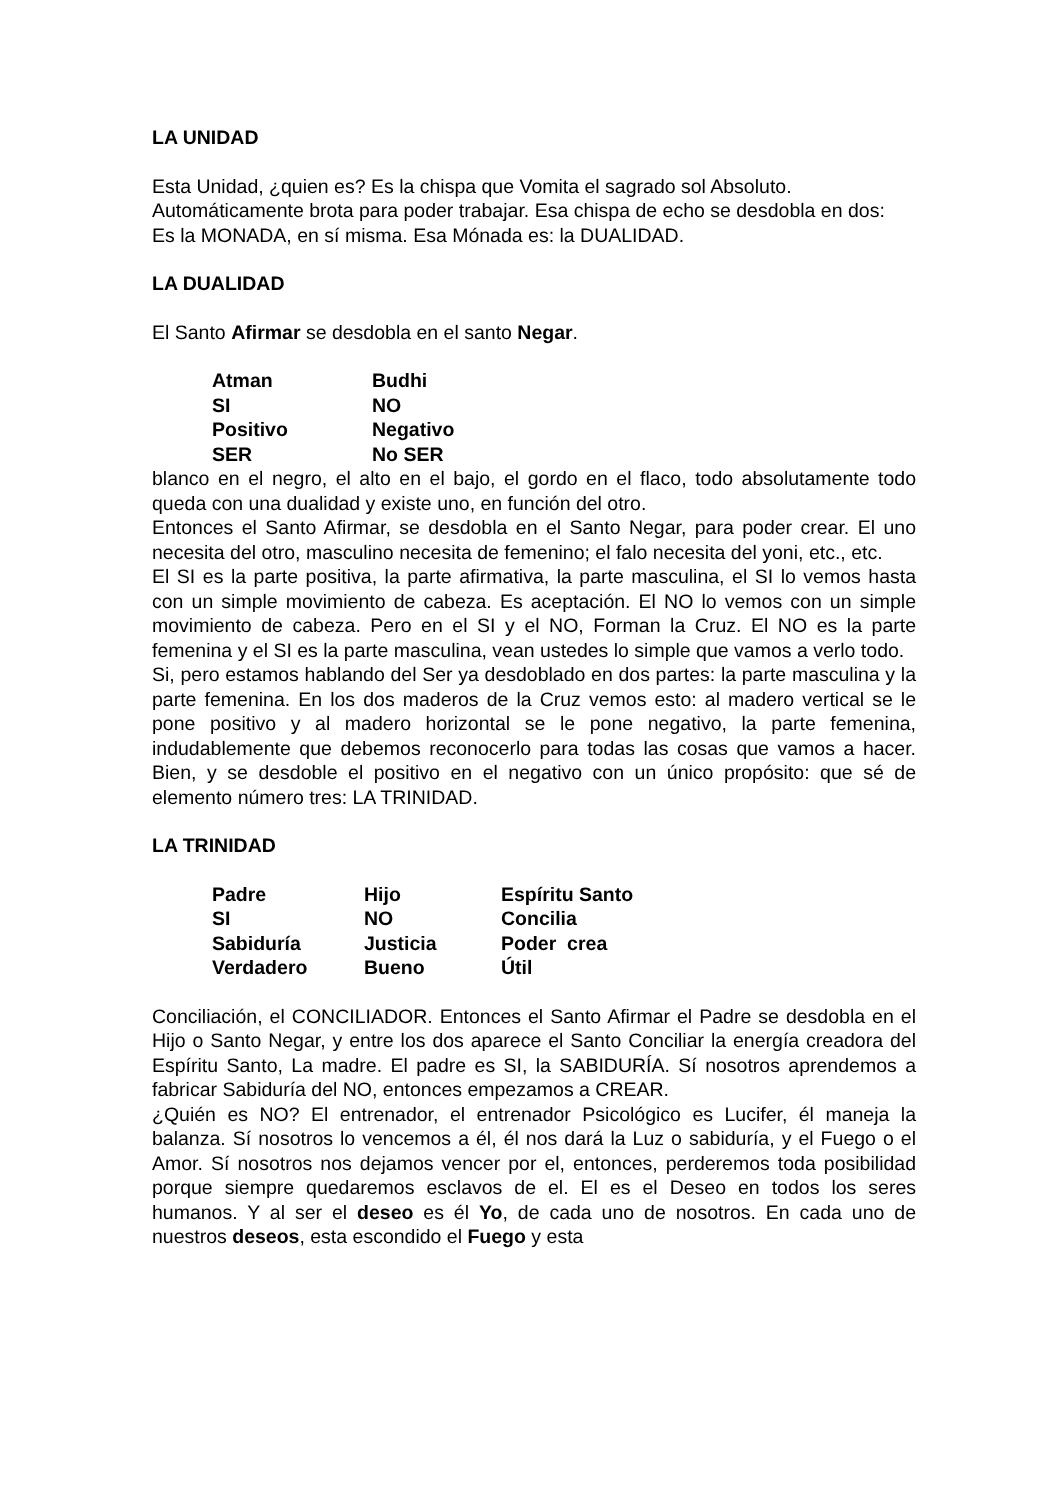LA UNIDAD
Esta Unidad, ¿quien es? Es la chispa que Vomita el sagrado sol Absoluto.
Automáticamente brota para poder trabajar. Esa chispa de echo se desdobla en dos:
Es la MONADA, en sí misma. Esa Mónada es: la DUALIDAD.
LA DUALIDAD
El Santo Afirmar se desdobla en el santo Negar.
| Atman | Budhi |
| SI | NO |
| Positivo | Negativo |
| SER | No SER |
blanco en el negro, el alto en el bajo, el gordo en el flaco, todo absolutamente todo queda con una dualidad y existe uno, en función del otro.
Entonces el Santo Afirmar, se desdobla en el Santo Negar, para poder crear. El uno necesita del otro, masculino necesita de femenino; el falo necesita del yoni, etc., etc.
El SI es la parte positiva, la parte afirmativa, la parte masculina, el SI lo vemos hasta con un simple movimiento de cabeza. Es aceptación. El NO lo vemos con un simple movimiento de cabeza. Pero en el SI y el NO, Forman la Cruz. El NO es la parte femenina y el SI es la parte masculina, vean ustedes lo simple que vamos a verlo todo.
Si, pero estamos hablando del Ser ya desdoblado en dos partes: la parte masculina y la parte femenina. En los dos maderos de la Cruz vemos esto: al madero vertical se le pone positivo y al madero horizontal se le pone negativo, la parte femenina, indudablemente que debemos reconocerlo para todas las cosas que vamos a hacer. Bien, y se desdoble el positivo en el negativo con un único propósito: que sé de elemento número tres: LA TRINIDAD.
LA TRINIDAD
| Padre | Hijo | Espíritu Santo |
| SI | NO | Concilia |
| Sabiduría | Justicia | Poder crea |
| Verdadero | Bueno | Útil |
Conciliación, el CONCILIADOR. Entonces el Santo Afirmar el Padre se desdobla en el Hijo o Santo Negar, y entre los dos aparece el Santo Conciliar la energía creadora del Espíritu Santo, La madre. El padre es SI, la SABIDURÍA. Sí nosotros aprendemos a fabricar Sabiduría del NO, entonces empezamos a CREAR.
¿Quién es NO? El entrenador, el entrenador Psicológico es Lucifer, él maneja la balanza. Sí nosotros lo vencemos a él, él nos dará la Luz o sabiduría, y el Fuego o el Amor. Sí nosotros nos dejamos vencer por el, entonces, perderemos toda posibilidad porque siempre quedaremos esclavos de el. El es el Deseo en todos los seres humanos. Y al ser el deseo es él Yo, de cada uno de nosotros. En cada uno de nuestros deseos, esta escondido el Fuego y esta